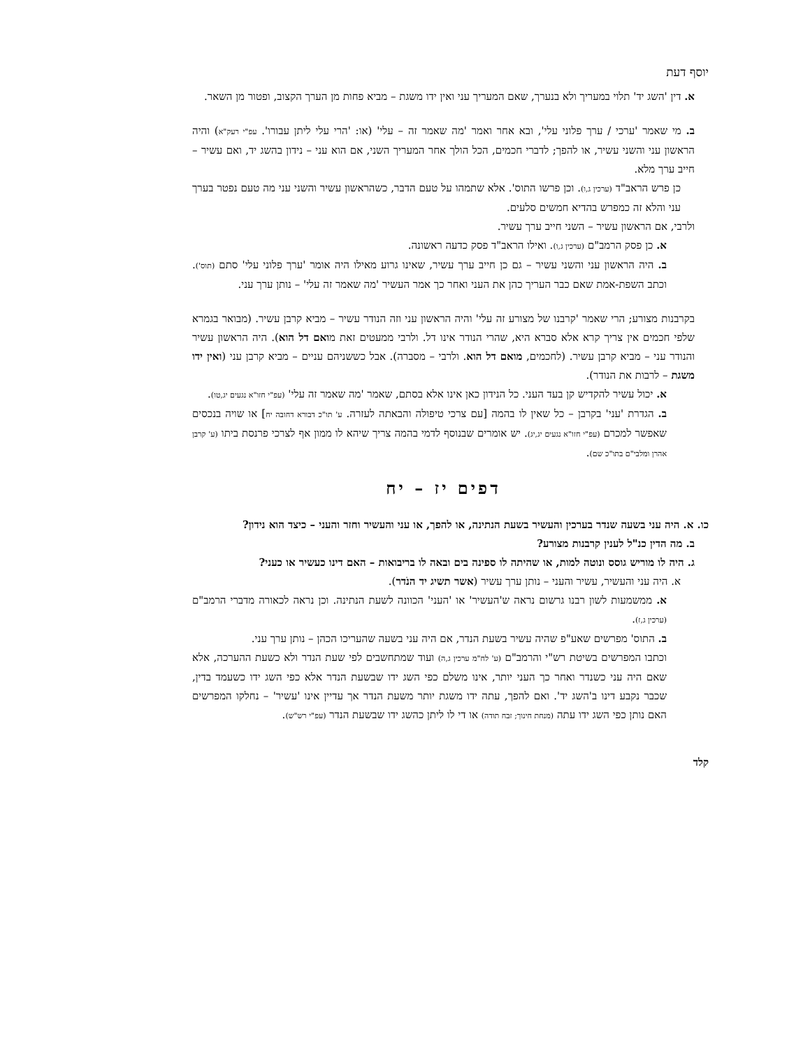יוסף דעת
א. דין 'השג יד' תלוי במעריך ולא בנערך, שאם המעריך עני ואין ידו משגת – מביא פחות מן הערך הקצוב, ופטור מן השאר.
ב. מי שאמר 'ערכי / ערך פלוני עלי', ובא אחר ואמר 'מה שאמר זה – עלי' (או: 'הרי עלי ליתן עבורו'. עפ"י רעק"א) והיה הראשון עני והשני עשיר, או להפך; לדברי חכמים, הכל הולך אחר המעריך השני, אם הוא עני – נידון בהשג יד, ואם עשיר – חייב ערך מלא.
כן פרש הראב"ד (ערכין ג,ו). וכן פרשו התוס'. אלא שתמהו על טעם הדבר, כשהראשון עשיר והשני עני מה טעם נפטר בערך עני והלא זה כמפרש בהדיא חמשים סלעים.
ולרבי, אם הראשון עשיר – השני חייב ערך עשיר.
א. כן פסק הרמב"ם (ערכין ג,ו). ואילו הראב"ד פסק כדעה ראשונה.
ב. היה הראשון עני והשני עשיר – גם כן חייב ערך עשיר, שאינו גרוע מאילו היה אומר 'ערך פלוני עלי' סתם (תוס'). וכתב השפת-אמת שאם כבר העריך כהן את העני ואחר כך אמר העשיר 'מה שאמר זה עלי' – נותן ערך עני.
בקרבנות מצורע; הרי שאמר 'קרבנו של מצורע זה עלי' והיה הראשון עני וזה הנודר עשיר – מביא קרבן עשיר. (מבואר בגמרא שלפי חכמים אין צריך קרא אלא סברא היא, שהרי הנודר אינו דל. ולרבי ממעטים זאת מואם דל הוא). היה הראשון עשיר והנודר עני – מביא קרבן עשיר. (לחכמים, מואם דל הוא. ולרבי – מסברה). אבל כששניהם עניים – מביא קרבן עני (ואין ידו משגת – לרבות את הנודר).
א. יכול עשיר להקדיש קן בעד העני. כל הנידון כאן אינו אלא בסתם, שאמר 'מה שאמר זה עלי' (עפ"י חזו"א נגעים יג,טו).
ב. הגדרת 'עני' בקרבן – כל שאין לו בהמה [עם צרכי טיפולה והבאתה לעזרה. ע' תו"כ דבורא דחובה יח] או שויה בנכסים שאפשר למכרם (עפ"י חזו"א נגעים יג,יג). יש אומרים שבנוסף לדמי בהמה צריך שיהא לו ממון אף לצרכי פרנסת ביתו (ע' קרבן אהרן ומלבי"ם בתו"כ שם).
דפים יז – יח
כו. א. היה עני בשעה שנדר בערכין והעשיר בשעת הנתינה, או להפך, או עני והעשיר וחזר והעני – כיצד הוא נידון?
ב. מה הדין כנ"ל לענין קרבנות מצורע?
ג. היה לו מוריש גוסס ונוטה למות, או שהיתה לו ספינה בים ובאה לו בריבואות – האם דינו כעשיר או כעני?
א. היה עני והעשיר, עשיר והעני – נותן ערך עשיר (אשר תשיג יד הנֹדר).
א. ממשמעות לשון רבנו גרשום נראה ש'העשיר' או 'העני' הכוונה לשעת הנתינה. וכן נראה לכאורה מדברי הרמב"ם (ערכין ג,ז).
ב. התוס' מפרשים שאע"פ שהיה עשיר בשעת הנדר, אם היה עני בשעה שהעריכו הכהן – נותן ערך עני.
וכתבו המפרשים בשיטת רש"י והרמב"ם (ע' לח"מ ערכין ג,ה) ועוד שמתחשבים לפי שעת הנדר ולא כשעת ההערכה, אלא שאם היה עני כשנדר ואחר כך העני יותר, אינו משלם כפי השג ידו שבשעת הנדר אלא כפי השג ידו כשעמד בדין, שכבר נקבע דינו ב'השג יד'. ואם להפך, עתה ידו משגת יותר משעת הנדר אך עדיין אינו 'עשיר' – נחלקו המפרשים האם נותן כפי השג ידו עתה (מנחת חינוך; זבח תודה) או די לו ליתן כהשג ידו שבשעת הנדר (עפ"י רש"ש).
קלד